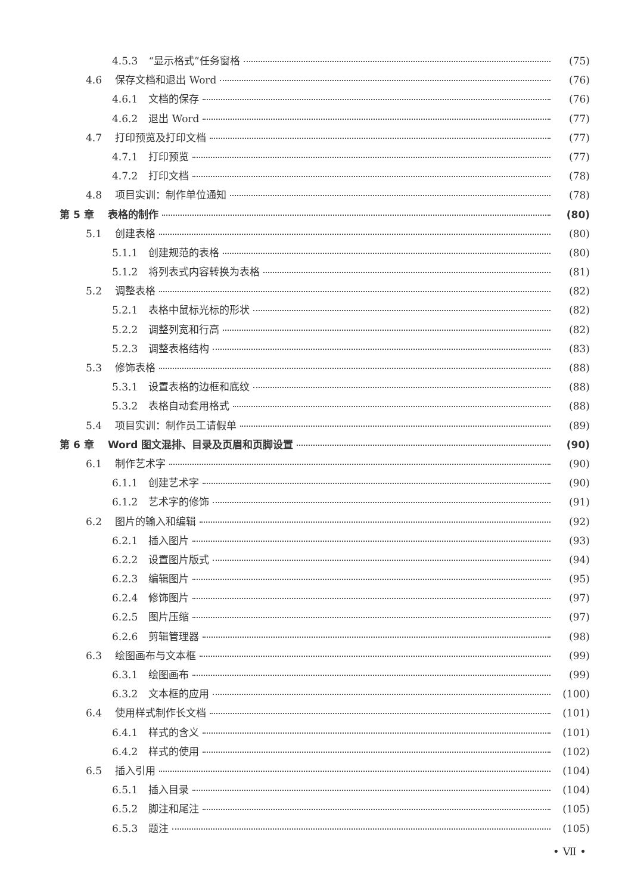4.5.3 “显示格式”任务窗格 (75)
4.6 保存文档和退出 Word (76)
4.6.1 文档的保存 (76)
4.6.2 退出 Word (77)
4.7 打印预览及打印文档 (77)
4.7.1 打印预览 (77)
4.7.2 打印文档 (78)
4.8 项目实训：制作单位通知 (78)
第 5 章 表格的制作 (80)
5.1 创建表格 (80)
5.1.1 创建规范的表格 (80)
5.1.2 将列表式内容转换为表格 (81)
5.2 调整表格 (82)
5.2.1 表格中鼠标光标的形状 (82)
5.2.2 调整列宽和行高 (82)
5.2.3 调整表格结构 (83)
5.3 修饰表格 (88)
5.3.1 设置表格的边框和底纹 (88)
5.3.2 表格自动套用格式 (88)
5.4 项目实训：制作员工请假单 (89)
第 6 章 Word 图文混排、目录及页眉和页脚设置 (90)
6.1 制作艺术字 (90)
6.1.1 创建艺术字 (90)
6.1.2 艺术字的修饰 (91)
6.2 图片的输入和编辑 (92)
6.2.1 插入图片 (93)
6.2.2 设置图片版式 (94)
6.2.3 编辑图片 (95)
6.2.4 修饰图片 (97)
6.2.5 图片压缩 (97)
6.2.6 剪辑管理器 (98)
6.3 绘图画布与文本框 (99)
6.3.1 绘图画布 (99)
6.3.2 文本框的应用 (100)
6.4 使用样式制作长文档 (101)
6.4.1 样式的含义 (101)
6.4.2 样式的使用 (102)
6.5 插入引用 (104)
6.5.1 插入目录 (104)
6.5.2 脚注和尾注 (105)
6.5.3 题注 (105)
• Ⅶ •